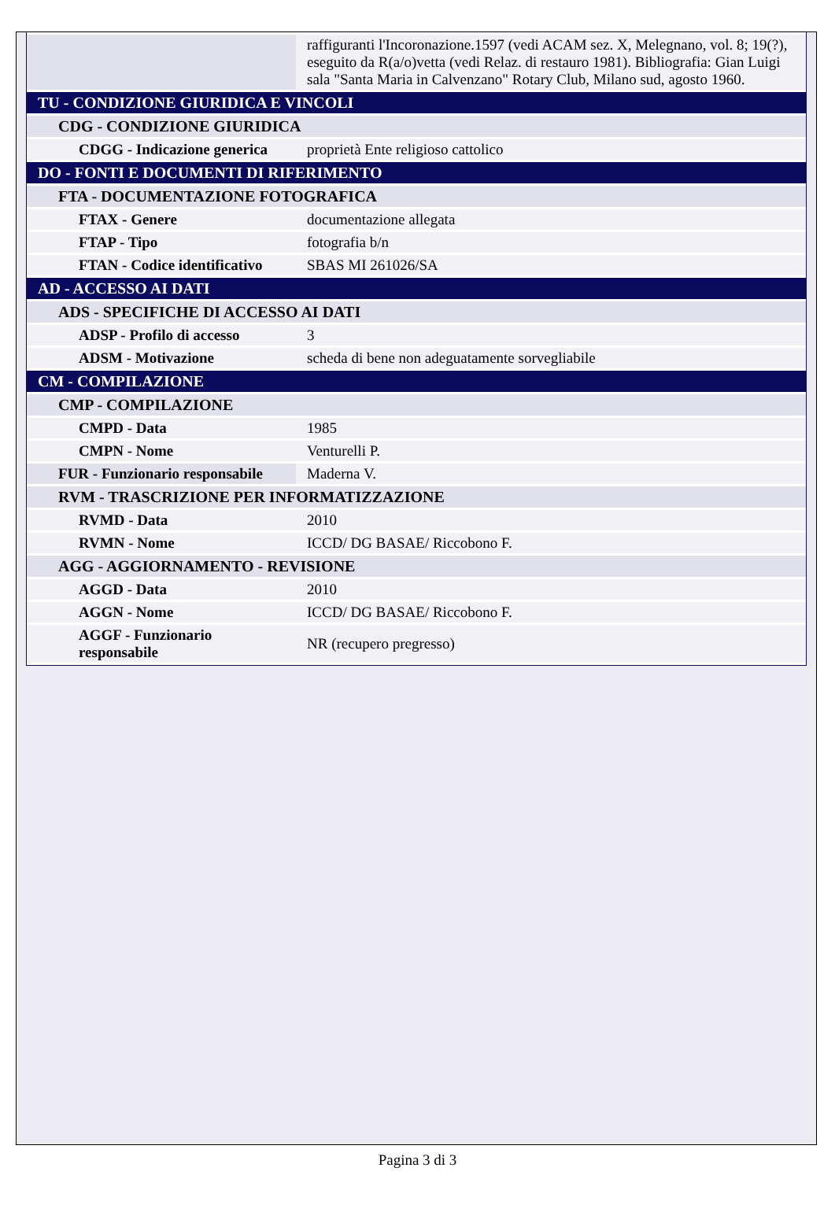| | raffiguranti l'Incoronazione.1597 (vedi ACAM sez. X, Melegnano, vol. 8; 19(?), eseguito da R(a/o)vetta (vedi Relaz. di restauro 1981). Bibliografia: Gian Luigi sala "Santa Maria in Calvenzano" Rotary Club, Milano sud, agosto 1960. |
| TU - CONDIZIONE GIURIDICA E VINCOLI | |
| CDG - CONDIZIONE GIURIDICA | |
| CDGG - Indicazione generica | proprietà Ente religioso cattolico |
| DO - FONTI E DOCUMENTI DI RIFERIMENTO | |
| FTA - DOCUMENTAZIONE FOTOGRAFICA | |
| FTAX - Genere | documentazione allegata |
| FTAP - Tipo | fotografia b/n |
| FTAN - Codice identificativo | SBAS MI 261026/SA |
| AD - ACCESSO AI DATI | |
| ADS - SPECIFICHE DI ACCESSO AI DATI | |
| ADSP - Profilo di accesso | 3 |
| ADSM - Motivazione | scheda di bene non adeguatamente sorvegliabile |
| CM - COMPILAZIONE | |
| CMP - COMPILAZIONE | |
| CMPD - Data | 1985 |
| CMPN - Nome | Venturelli P. |
| FUR - Funzionario responsabile | Maderna V. |
| RVM - TRASCRIZIONE PER INFORMATIZZAZIONE | |
| RVMD - Data | 2010 |
| RVMN - Nome | ICCD/ DG BASAE/ Riccobono F. |
| AGG - AGGIORNAMENTO - REVISIONE | |
| AGGD - Data | 2010 |
| AGGN - Nome | ICCD/ DG BASAE/ Riccobono F. |
| AGGF - Funzionario responsabile | NR (recupero pregresso) |
Pagina 3 di 3